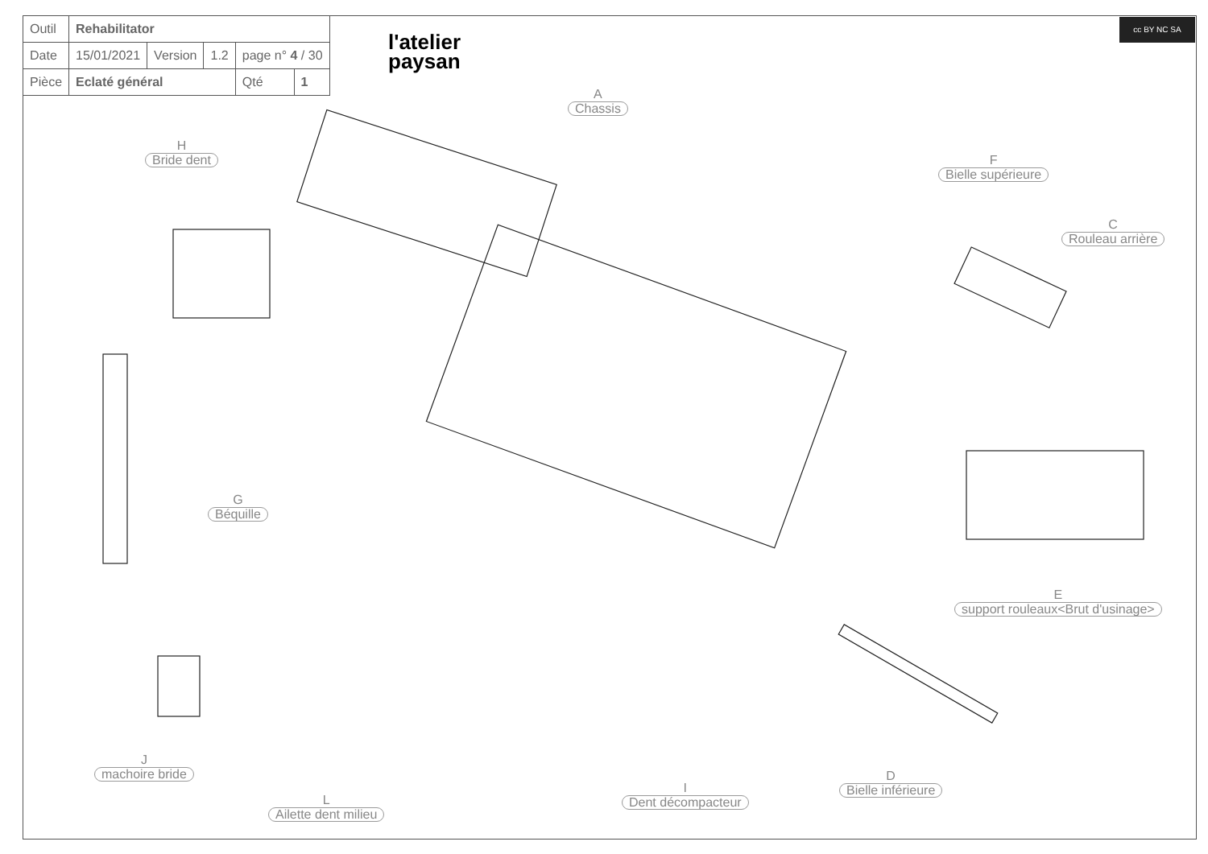| Outil | Rehabilitator | | | | |
| Date | 15/01/2021 | Version | 1.2 | page n° 4 / 30 | |
| Pièce | Eclaté général | | | Qté | 1 |
l'atelier
paysan
cc BY NC SA
A
Chassis
H
Bride dent
F
Bielle supérieure
C
Rouleau arrière
G
Béquille
E
support rouleaux<Brut d'usinage>
J
machoire bride
D
Bielle inférieure
I
Dent décompacteur
L
Ailette dent milieu